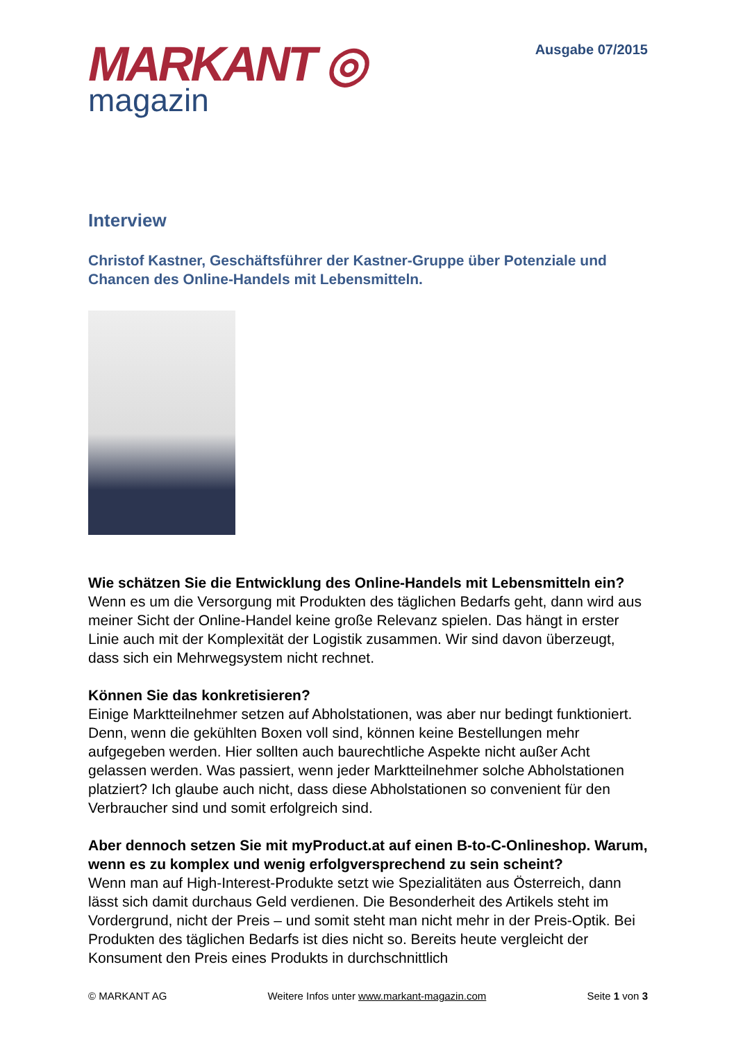MARKANT ◎
magazin
Ausgabe 07/2015
Interview
Christof Kastner, Geschäftsführer der Kastner-Gruppe über Potenziale und Chancen des Online-Handels mit Lebensmitteln.
Wie schätzen Sie die Entwicklung des Online-Handels mit Lebensmitteln ein?
Wenn es um die Versorgung mit Produkten des täglichen Bedarfs geht, dann wird aus meiner Sicht der Online-Handel keine große Relevanz spielen. Das hängt in erster Linie auch mit der Komplexität der Logistik zusammen. Wir sind davon überzeugt, dass sich ein Mehrwegsystem nicht rechnet.
Können Sie das konkretisieren?
Einige Marktteilnehmer setzen auf Abholstationen, was aber nur bedingt funktioniert. Denn, wenn die gekühlten Boxen voll sind, können keine Bestellungen mehr aufgegeben werden. Hier sollten auch baurechtliche Aspekte nicht außer Acht gelassen werden. Was passiert, wenn jeder Marktteilnehmer solche Abholstationen platziert? Ich glaube auch nicht, dass diese Abholstationen so convenient für den Verbraucher sind und somit erfolgreich sind.
Aber dennoch setzen Sie mit myProduct.at auf einen B-to-C-Onlineshop. Warum, wenn es zu komplex und wenig erfolgversprechend zu sein scheint?
Wenn man auf High-Interest-Produkte setzt wie Spezialitäten aus Österreich, dann lässt sich damit durchaus Geld verdienen. Die Besonderheit des Artikels steht im Vordergrund, nicht der Preis – und somit steht man nicht mehr in der Preis-Optik. Bei Produkten des täglichen Bedarfs ist dies nicht so. Bereits heute vergleicht der Konsument den Preis eines Produkts in durchschnittlich
© MARKANT AG Weitere Infos unter www.markant-magazin.com Seite 1 von 3